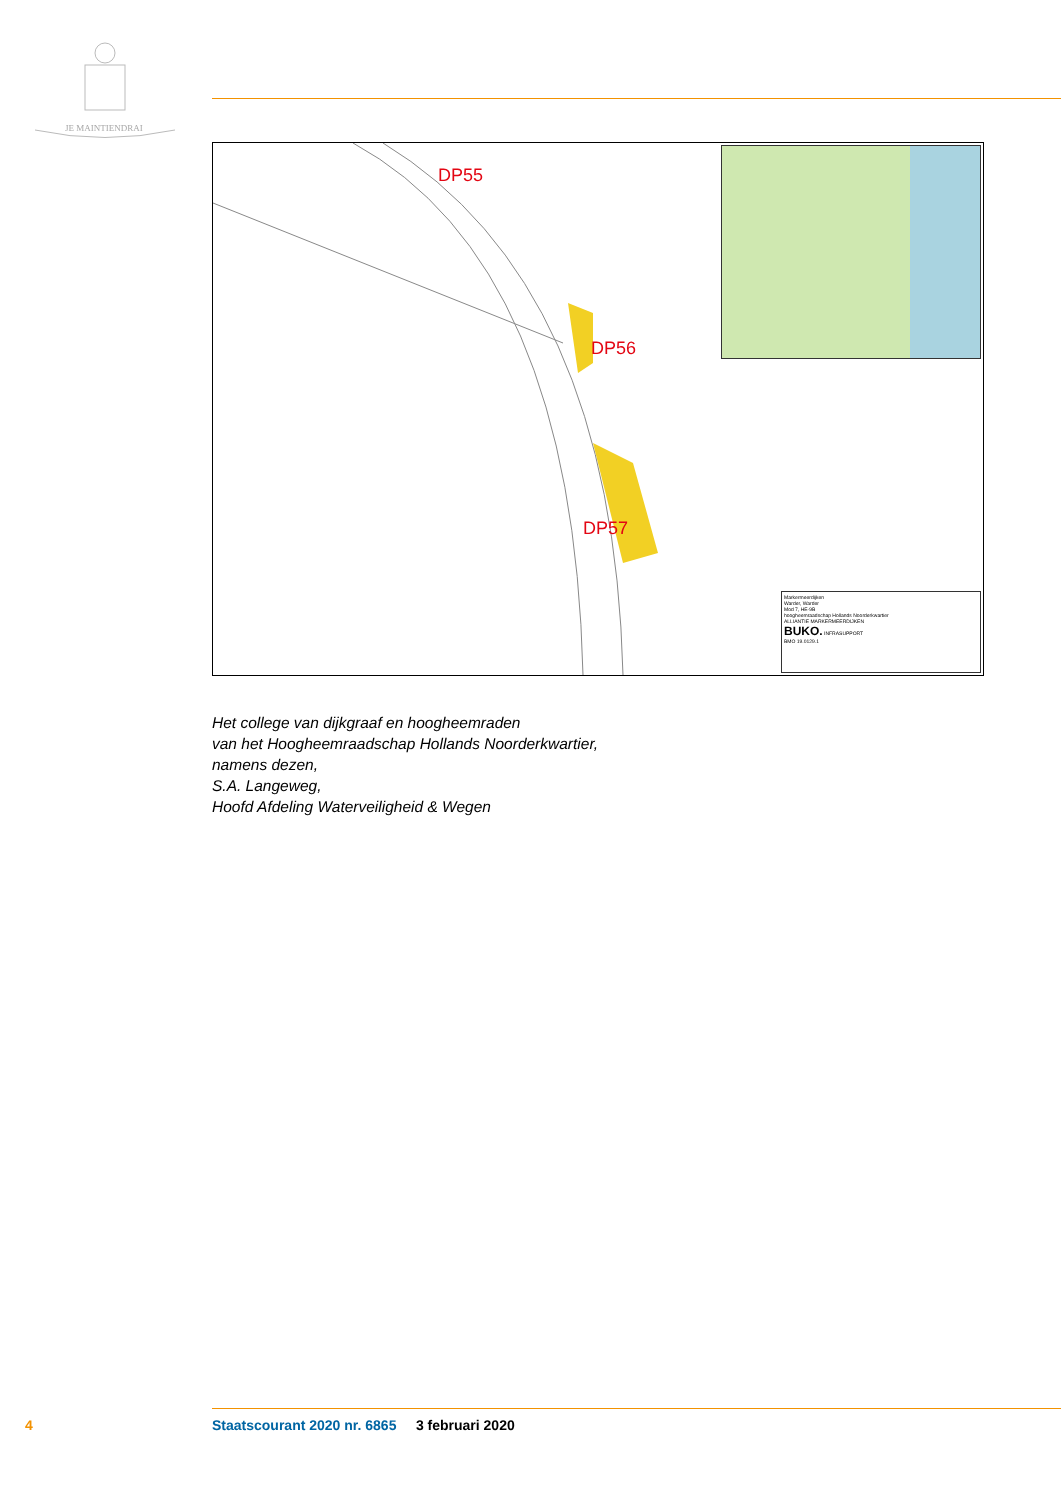JE MAINTIENDRAI
DP55
DP56
DP57
Markermeerdijken
Warder, Warder
Mod 7, HE-9B
hoogheemraadschap Hollands Noorderkwartier
ALLIANTIE MARKERMEERDIJKEN
BUKO. INFRASUPPORT
BMO 19.0129.1
Het college van dijkgraaf en hoogheemraden
van het Hoogheemraadschap Hollands Noorderkwartier,
namens dezen,
S.A. Langeweg,
Hoofd Afdeling Waterveiligheid & Wegen
4
Staatscourant 2020 nr. 6865 3 februari 2020